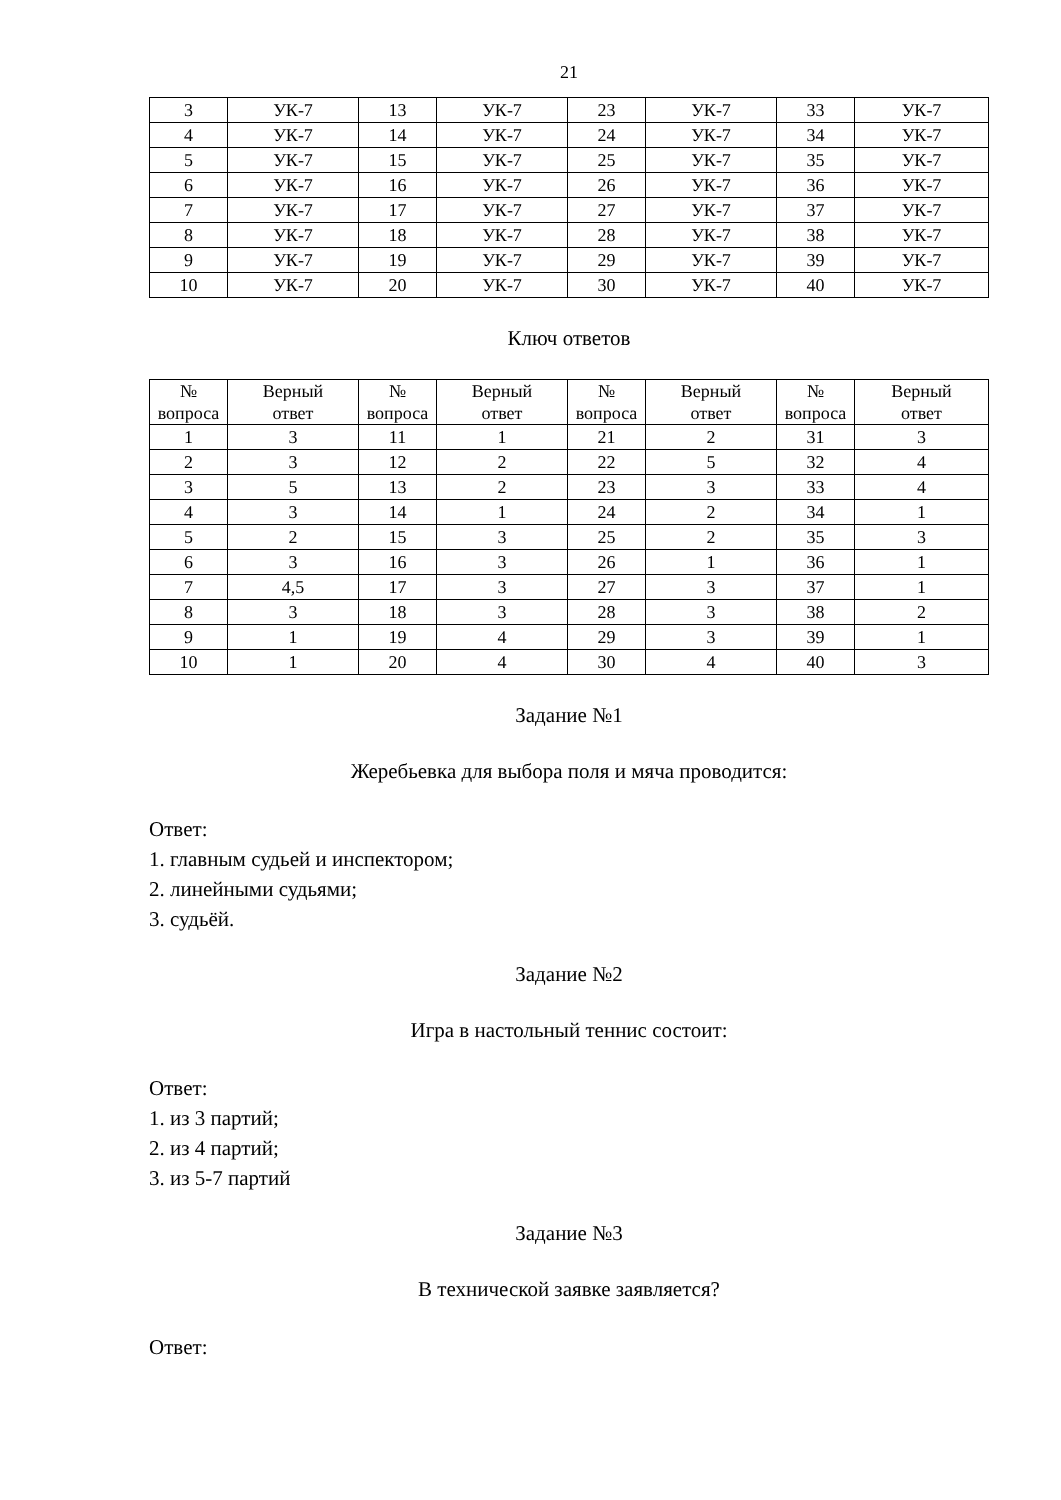21
| 3 | УК-7 | 13 | УК-7 | 23 | УК-7 | 33 | УК-7 |
| 4 | УК-7 | 14 | УК-7 | 24 | УК-7 | 34 | УК-7 |
| 5 | УК-7 | 15 | УК-7 | 25 | УК-7 | 35 | УК-7 |
| 6 | УК-7 | 16 | УК-7 | 26 | УК-7 | 36 | УК-7 |
| 7 | УК-7 | 17 | УК-7 | 27 | УК-7 | 37 | УК-7 |
| 8 | УК-7 | 18 | УК-7 | 28 | УК-7 | 38 | УК-7 |
| 9 | УК-7 | 19 | УК-7 | 29 | УК-7 | 39 | УК-7 |
| 10 | УК-7 | 20 | УК-7 | 30 | УК-7 | 40 | УК-7 |
Ключ ответов
| № вопроса | Верный ответ | № вопроса | Верный ответ | № вопроса | Верный ответ | № вопроса | Верный ответ |
| --- | --- | --- | --- | --- | --- | --- | --- |
| 1 | 3 | 11 | 1 | 21 | 2 | 31 | 3 |
| 2 | 3 | 12 | 2 | 22 | 5 | 32 | 4 |
| 3 | 5 | 13 | 2 | 23 | 3 | 33 | 4 |
| 4 | 3 | 14 | 1 | 24 | 2 | 34 | 1 |
| 5 | 2 | 15 | 3 | 25 | 2 | 35 | 3 |
| 6 | 3 | 16 | 3 | 26 | 1 | 36 | 1 |
| 7 | 4,5 | 17 | 3 | 27 | 3 | 37 | 1 |
| 8 | 3 | 18 | 3 | 28 | 3 | 38 | 2 |
| 9 | 1 | 19 | 4 | 29 | 3 | 39 | 1 |
| 10 | 1 | 20 | 4 | 30 | 4 | 40 | 3 |
Задание №1
Жеребьевка для выбора поля и мяча проводится:
Ответ:
1. главным судьей и инспектором;
2. линейными судьями;
3. судьёй.
Задание №2
Игра в настольный теннис состоит:
Ответ:
1. из 3 партий;
2. из 4 партий;
3. из 5-7 партий
Задание №3
В технической заявке заявляется?
Ответ: